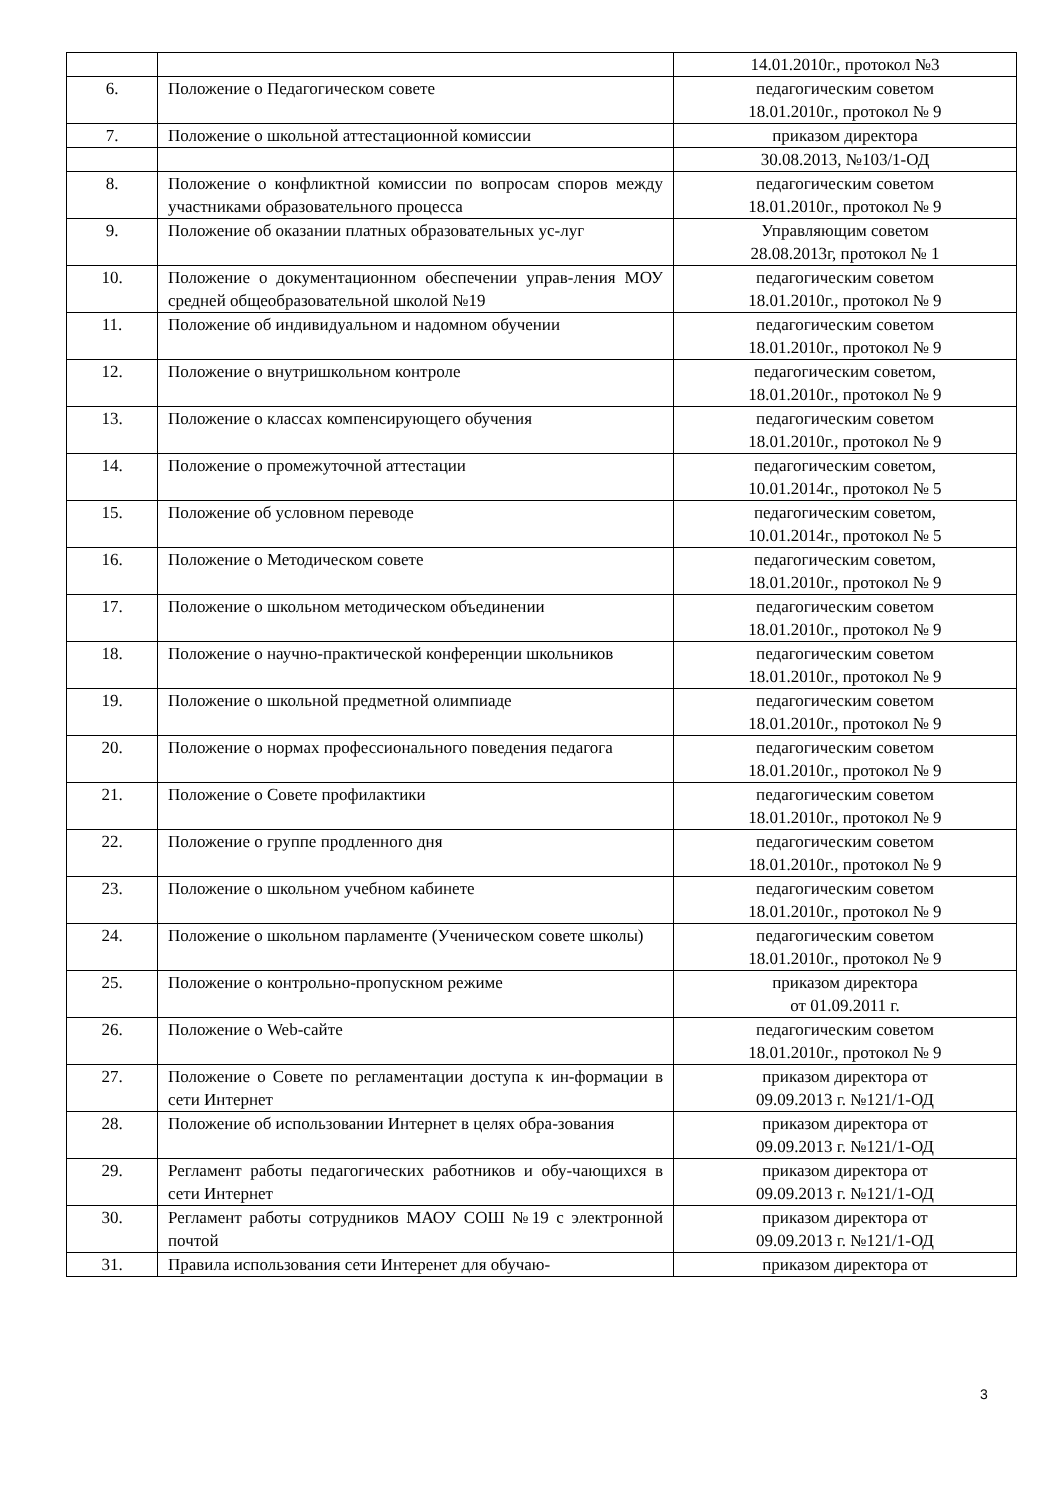| | | 14.01.2010г., протокол №3 |
| 6. | Положение о Педагогическом совете | педагогическим советом 18.01.2010г., протокол № 9 |
| 7. | Положение о школьной аттестационной комиссии | приказом директора |
| | | 30.08.2013, №103/1-ОД |
| 8. | Положение о конфликтной комиссии по вопросам споров между участниками образовательного процесса | педагогическим советом 18.01.2010г., протокол № 9 |
| 9. | Положение об оказании платных образовательных ус-луг | Управляющим советом 28.08.2013г, протокол № 1 |
| 10. | Положение о документационном обеспечении управ-ления МОУ средней общеобразовательной школой №19 | педагогическим советом 18.01.2010г., протокол № 9 |
| 11. | Положение об индивидуальном и надомном обучении | педагогическим советом 18.01.2010г., протокол № 9 |
| 12. | Положение о внутришкольном контроле | педагогическим советом, 18.01.2010г., протокол № 9 |
| 13. | Положение о классах компенсирующего обучения | педагогическим советом 18.01.2010г., протокол № 9 |
| 14. | Положение о промежуточной аттестации | педагогическим советом, 10.01.2014г., протокол № 5 |
| 15. | Положение об условном переводе | педагогическим советом, 10.01.2014г., протокол № 5 |
| 16. | Положение о Методическом совете | педагогическим советом, 18.01.2010г., протокол № 9 |
| 17. | Положение о школьном методическом объединении | педагогическим советом 18.01.2010г., протокол № 9 |
| 18. | Положение о научно-практической конференции школьников | педагогическим советом 18.01.2010г., протокол № 9 |
| 19. | Положение о школьной предметной олимпиаде | педагогическим советом 18.01.2010г., протокол № 9 |
| 20. | Положение о нормах профессионального поведения педагога | педагогическим советом 18.01.2010г., протокол № 9 |
| 21. | Положение о Совете профилактики | педагогическим советом 18.01.2010г., протокол № 9 |
| 22. | Положение о группе продленного дня | педагогическим советом 18.01.2010г., протокол № 9 |
| 23. | Положение о школьном учебном кабинете | педагогическим советом 18.01.2010г., протокол № 9 |
| 24. | Положение о школьном парламенте (Ученическом совете школы) | педагогическим советом 18.01.2010г., протокол № 9 |
| 25. | Положение о контрольно-пропускном режиме | приказом директора от 01.09.2011 г. |
| 26. | Положение о Web-сайте | педагогическим советом 18.01.2010г., протокол № 9 |
| 27. | Положение о Совете по регламентации доступа к ин-формации в сети Интернет | приказом директора от 09.09.2013 г. №121/1-ОД |
| 28. | Положение об использовании Интернет в целях обра-зования | приказом директора от 09.09.2013 г. №121/1-ОД |
| 29. | Регламент работы педагогических работников и обу-чающихся в сети Интернет | приказом директора от 09.09.2013 г. №121/1-ОД |
| 30. | Регламент работы сотрудников МАОУ СОШ №19 с электронной почтой | приказом директора от 09.09.2013 г. №121/1-ОД |
| 31. | Правила использования сети Интеренет для обучаю- | приказом директора от |
3